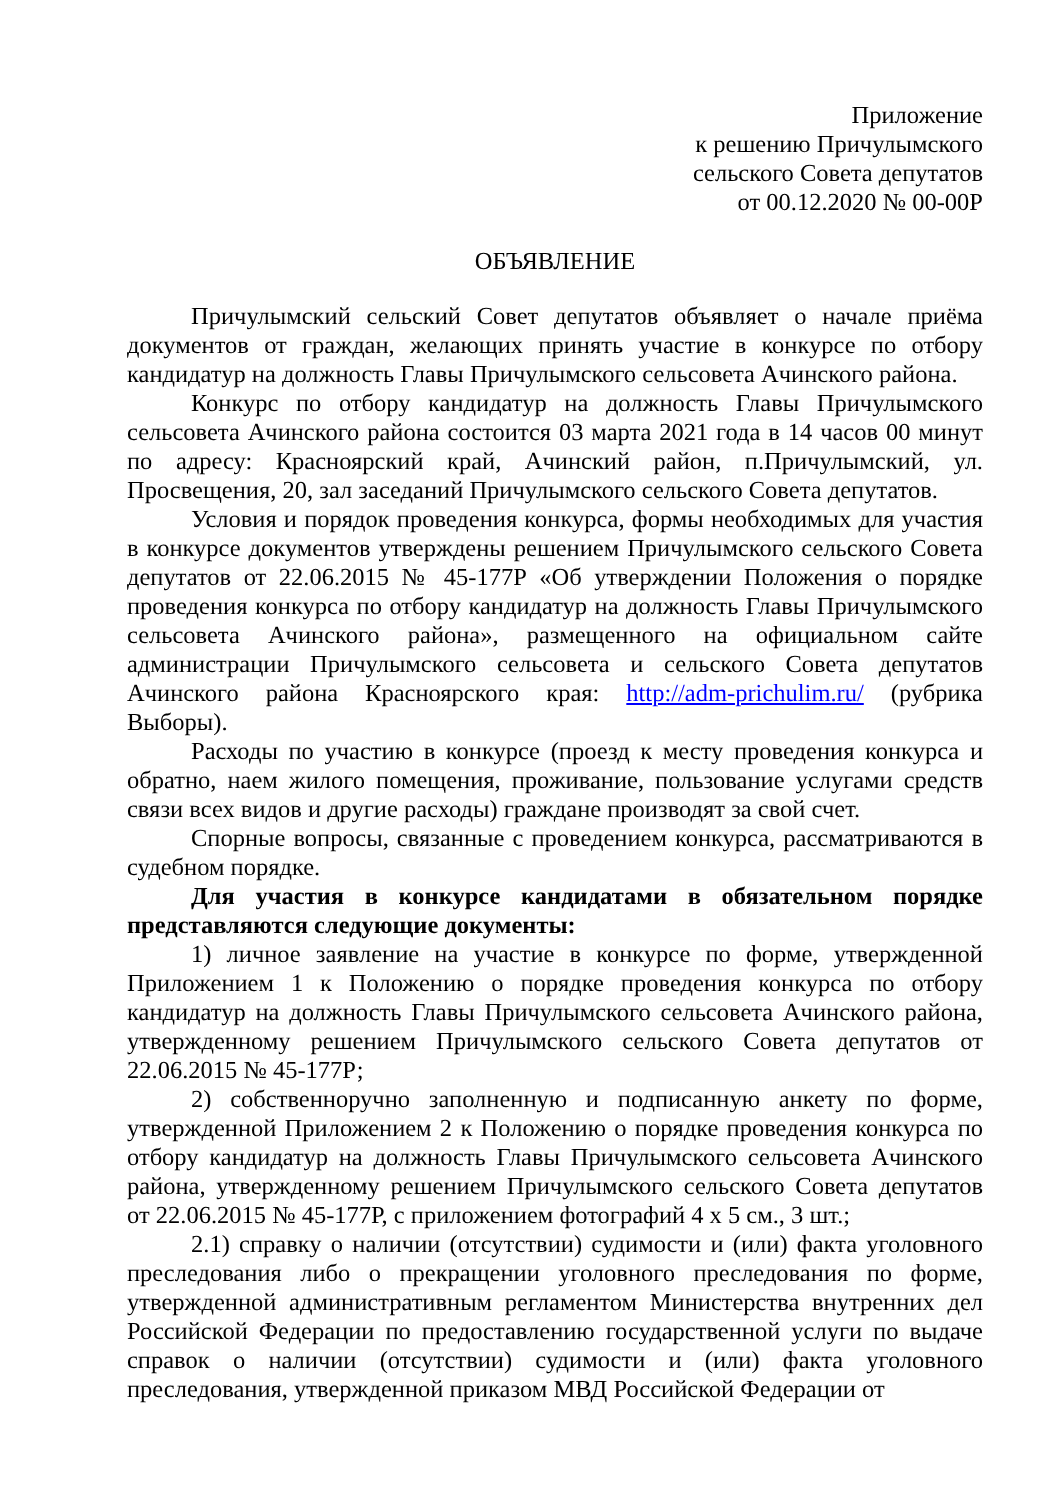Приложение
к решению Причулымского
сельского Совета депутатов
от 00.12.2020 № 00-00Р
ОБЪЯВЛЕНИЕ
Причулымский сельский Совет депутатов объявляет о начале приёма документов от граждан, желающих принять участие в конкурсе по отбору кандидатур на должность Главы Причулымского сельсовета Ачинского района.
Конкурс по отбору кандидатур на должность Главы Причулымского сельсовета Ачинского района состоится 03 марта 2021 года в 14 часов 00 минут по адресу: Красноярский край, Ачинский район, п.Причулымский, ул. Просвещения, 20, зал заседаний Причулымского сельского Совета депутатов.
Условия и порядок проведения конкурса, формы необходимых для участия в конкурсе документов утверждены решением Причулымского сельского Совета депутатов от 22.06.2015 № 45-177Р «Об утверждении Положения о порядке проведения конкурса по отбору кандидатур на должность Главы Причулымского сельсовета Ачинского района», размещенного на официальном сайте администрации Причулымского сельсовета и сельского Совета депутатов Ачинского района Красноярского края: http://adm-prichulim.ru/ (рубрика Выборы).
Расходы по участию в конкурсе (проезд к месту проведения конкурса и обратно, наем жилого помещения, проживание, пользование услугами средств связи всех видов и другие расходы) граждане производят за свой счет.
Спорные вопросы, связанные с проведением конкурса, рассматриваются в судебном порядке.
Для участия в конкурсе кандидатами в обязательном порядке представляются следующие документы:
1) личное заявление на участие в конкурсе по форме, утвержденной Приложением 1 к Положению о порядке проведения конкурса по отбору кандидатур на должность Главы Причулымского сельсовета Ачинского района, утвержденному решением Причулымского сельского Совета депутатов от 22.06.2015 № 45-177Р;
2) собственноручно заполненную и подписанную анкету по форме, утвержденной Приложением 2 к Положению о порядке проведения конкурса по отбору кандидатур на должность Главы Причулымского сельсовета Ачинского района, утвержденному решением Причулымского сельского Совета депутатов от 22.06.2015 № 45-177Р, с приложением фотографий 4 х 5 см., 3 шт.;
2.1) справку о наличии (отсутствии) судимости и (или) факта уголовного преследования либо о прекращении уголовного преследования по форме, утвержденной административным регламентом Министерства внутренних дел Российской Федерации по предоставлению государственной услуги по выдаче справок о наличии (отсутствии) судимости и (или) факта уголовного преследования, утвержденной приказом МВД Российской Федерации от